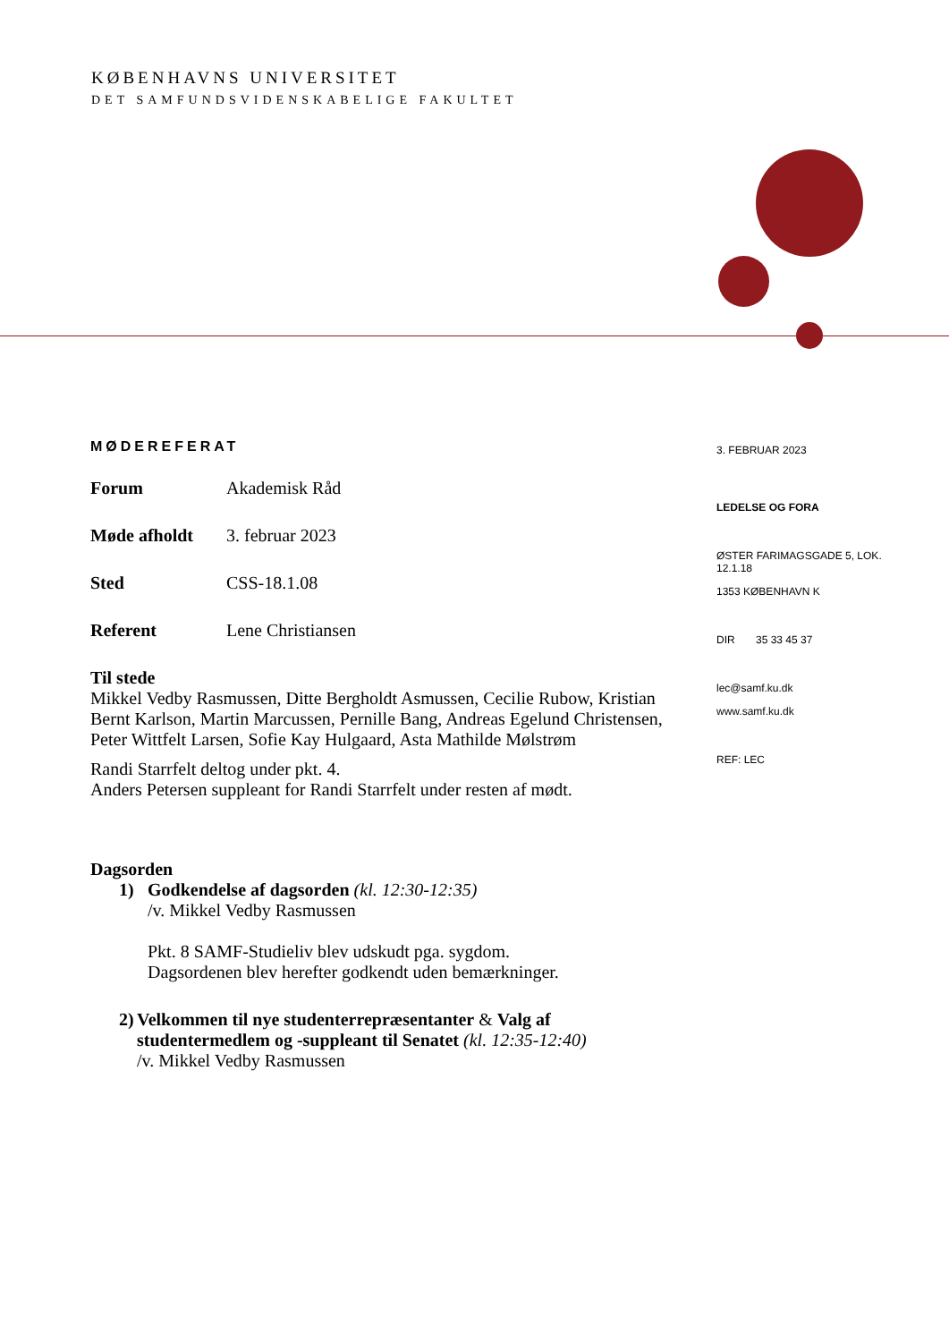KØBENHAVNS UNIVERSITET
DET SAMFUNDSVIDENSKABELIGE FAKULTET
MØDEREFERAT
Forum Akademisk Råd
Møde afholdt 3. februar 2023
Sted CSS-18.1.08
Referent Lene Christiansen
Til stede
Mikkel Vedby Rasmussen, Ditte Bergholdt Asmussen, Cecilie Rubow, Kristian Bernt Karlson, Martin Marcussen, Pernille Bang, Andreas Egelund Christensen, Peter Wittfelt Larsen, Sofie Kay Hulgaard, Asta Mathilde Mølstrøm
Randi Starrfelt deltog under pkt. 4.
Anders Petersen suppleant for Randi Starrfelt under resten af mødt.
Dagsorden
1) Godkendelse af dagsorden (kl. 12:30-12:35)
/v. Mikkel Vedby Rasmussen
Pkt. 8 SAMF-Studieliv blev udskudt pga. sygdom.
Dagsordenen blev herefter godkendt uden bemærkninger.
2) Velkommen til nye studenterrepræsentanter & Valg af studentermedlem og -suppleant til Senatet (kl. 12:35-12:40)
/v. Mikkel Vedby Rasmussen
3. FEBRUAR 2023
LEDELSE OG FORA
ØSTER FARIMAGSGADE 5, LOK. 12.1.18
1353 KØBENHAVN K
DIR 35 33 45 37
lec@samf.ku.dk
www.samf.ku.dk
REF: LEC